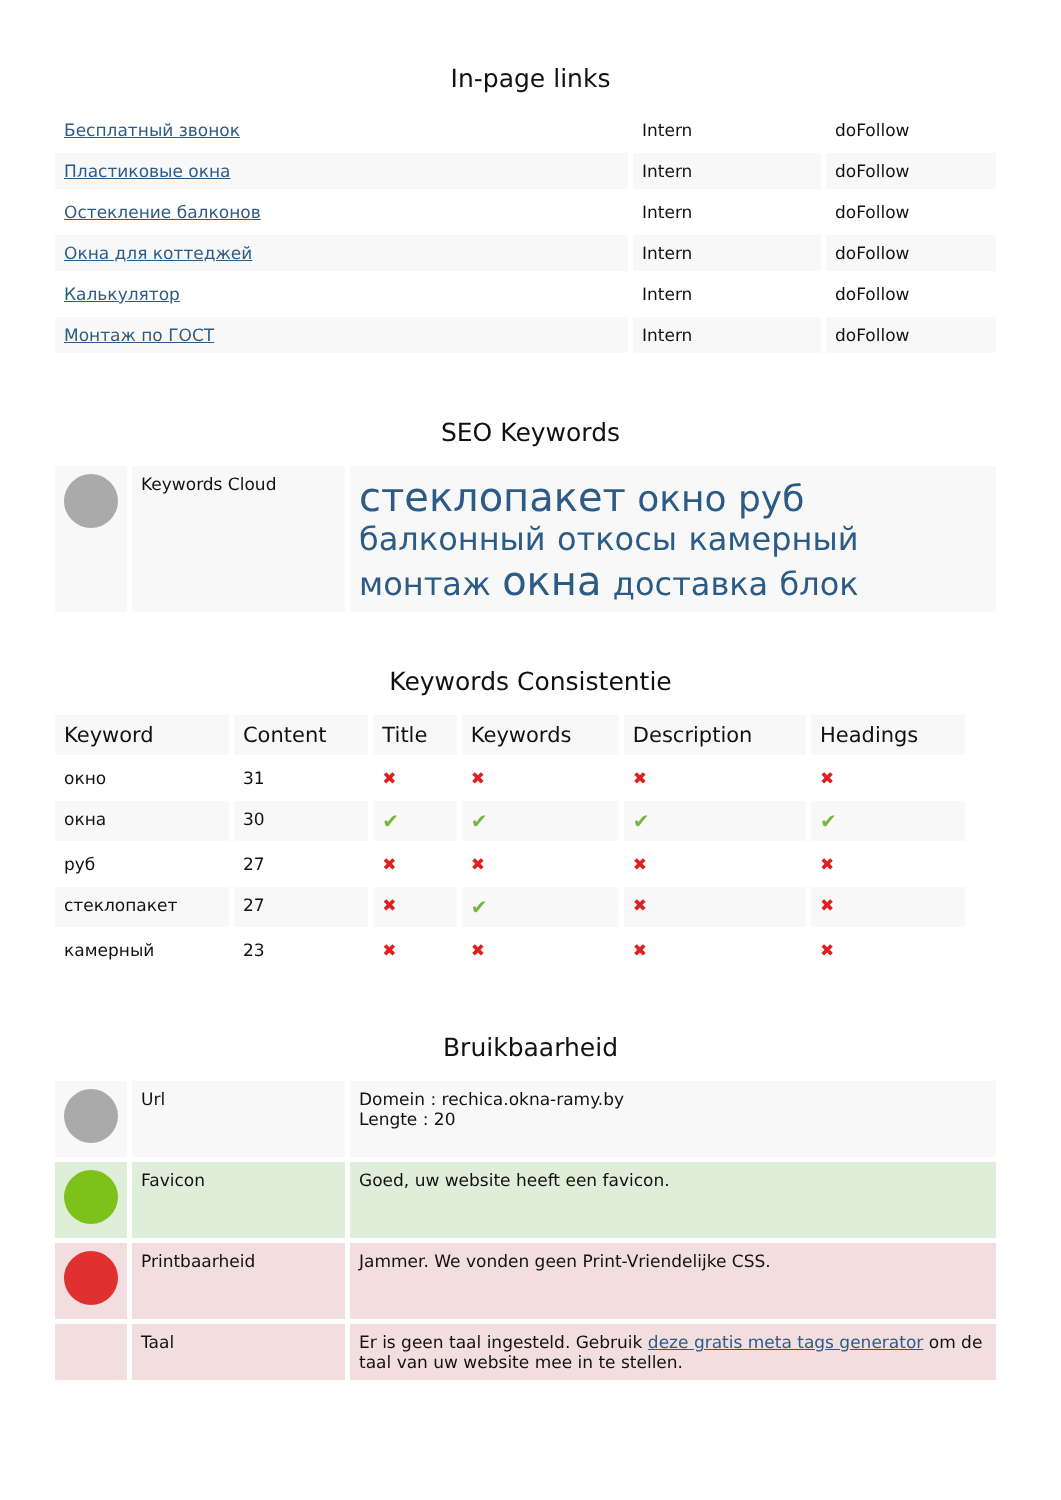In-page links
| Бесплатный звонок | Intern | doFollow |
| Пластиковые окна | Intern | doFollow |
| Остекление балконов | Intern | doFollow |
| Окна для коттеджей | Intern | doFollow |
| Калькулятор | Intern | doFollow |
| Монтаж по ГОСТ | Intern | doFollow |
SEO Keywords
| | Keywords Cloud | стеклопакет окно руб балконный откосы камерный монтаж окна доставка блок |
Keywords Consistentie
| Keyword | Content | Title | Keywords | Description | Headings |
| --- | --- | --- | --- | --- | --- |
| окно | 31 | ✖ | ✖ | ✖ | ✖ |
| окна | 30 | ✔ | ✔ | ✔ | ✔ |
| руб | 27 | ✖ | ✖ | ✖ | ✖ |
| стеклопакет | 27 | ✖ | ✔ | ✖ | ✖ |
| камерный | 23 | ✖ | ✖ | ✖ | ✖ |
Bruikbaarheid
| | Url | Domein : rechica.okna-ramy.by Lengte : 20 |
| | Favicon | Goed, uw website heeft een favicon. |
| | Printbaarheid | Jammer. We vonden geen Print-Vriendelijke CSS. |
| | Taal | Er is geen taal ingesteld. Gebruik deze gratis meta tags generator om de taal van uw website mee in te stellen. |